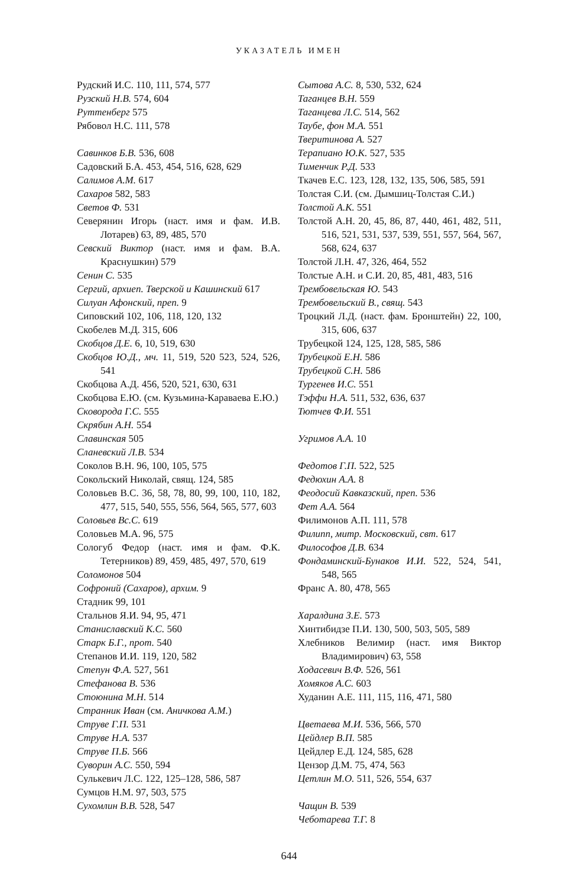УКАЗАТЕЛЬ ИМЕН
Рудский И.С. 110, 111, 574, 577
Рузский Н.В. 574, 604
Руттенберг 575
Рябовол Н.С. 111, 578
Савинков Б.В. 536, 608
Садовский Б.А. 453, 454, 516, 628, 629
Салимов А.М. 617
Сахаров 582, 583
Светов Ф. 531
Северянин Игорь (наст. имя и фам. И.В. Лотарев) 63, 89, 485, 570
Севский Виктор (наст. имя и фам. В.А. Краснушкин) 579
Сенин С. 535
Сергий, архиеп. Тверской и Кашинский 617
Силуан Афонский, преп. 9
Сиповский 102, 106, 118, 120, 132
Скобелев М.Д. 315, 606
Скобцов Д.Е. 6, 10, 519, 630
Скобцов Ю.Д., мч. 11, 519, 520 523, 524, 526, 541
Скобцова А.Д. 456, 520, 521, 630, 631
Скобцова Е.Ю. (см. Кузьмина-Караваева Е.Ю.)
Сковорода Г.С. 555
Скрябин А.Н. 554
Славинская 505
Сланевский Л.В. 534
Соколов В.Н. 96, 100, 105, 575
Сокольский Николай, свящ. 124, 585
Соловьев В.С. 36, 58, 78, 80, 99, 100, 110, 182, 477, 515, 540, 555, 556, 564, 565, 577, 603
Соловьев Вс.С. 619
Соловьев М.А. 96, 575
Сологуб Федор (наст. имя и фам. Ф.К. Тетерников) 89, 459, 485, 497, 570, 619
Соломонов 504
Софроний (Сахаров), архим. 9
Стадник 99, 101
Стальнов Я.И. 94, 95, 471
Станиславский К.С. 560
Старк Б.Г., прот. 540
Степанов И.И. 119, 120, 582
Степун Ф.А. 527, 561
Стефанова В. 536
Стоюнина М.Н. 514
Странник Иван (см. Аничкова А.М.)
Струве Г.П. 531
Струве Н.А. 537
Струве П.Б. 566
Суворин А.С. 550, 594
Сулькевич Л.С. 122, 125–128, 586, 587
Сумцов Н.М. 97, 503, 575
Сухомлин В.В. 528, 547
Сытова А.С. 8, 530, 532, 624
Таганцев В.Н. 559
Таганцева Л.С. 514, 562
Таубе, фон М.А. 551
Тверитинова А. 527
Терапиано Ю.К. 527, 535
Тименчик Р.Д. 533
Ткачев Е.С. 123, 128, 132, 135, 506, 585, 591
Толстая С.И. (см. Дымшиц-Толстая С.И.)
Толстой А.К. 551
Толстой А.Н. 20, 45, 86, 87, 440, 461, 482, 511, 516, 521, 531, 537, 539, 551, 557, 564, 567, 568, 624, 637
Толстой Л.Н. 47, 326, 464, 552
Толстые А.Н. и С.И. 20, 85, 481, 483, 516
Трембовельская Ю. 543
Трембовельский В., свящ. 543
Троцкий Л.Д. (наст. фам. Бронштейн) 22, 100, 315, 606, 637
Трубецкой 124, 125, 128, 585, 586
Трубецкой Е.Н. 586
Трубецкой С.Н. 586
Тургенев И.С. 551
Тэффи Н.А. 511, 532, 636, 637
Тютчев Ф.И. 551
Угримов А.А. 10
Федотов Г.П. 522, 525
Федюхин А.А. 8
Феодосий Кавказский, преп. 536
Фет А.А. 564
Филимонов А.П. 111, 578
Филипп, митр. Московский, свт. 617
Философов Д.В. 634
Фондаминский-Бунаков И.И. 522, 524, 541, 548, 565
Франс А. 80, 478, 565
Харалдина З.Е. 573
Хинтибидзе П.И. 130, 500, 503, 505, 589
Хлебников Велимир (наст. имя Виктор Владимирович) 63, 558
Ходасевич В.Ф. 526, 561
Хомяков А.С. 603
Худанин А.Е. 111, 115, 116, 471, 580
Цветаева М.И. 536, 566, 570
Цейдлер В.П. 585
Цейдлер Е.Д. 124, 585, 628
Цензор Д.М. 75, 474, 563
Цетлин М.О. 511, 526, 554, 637
Чащин В. 539
Чеботарева Т.Г. 8
644